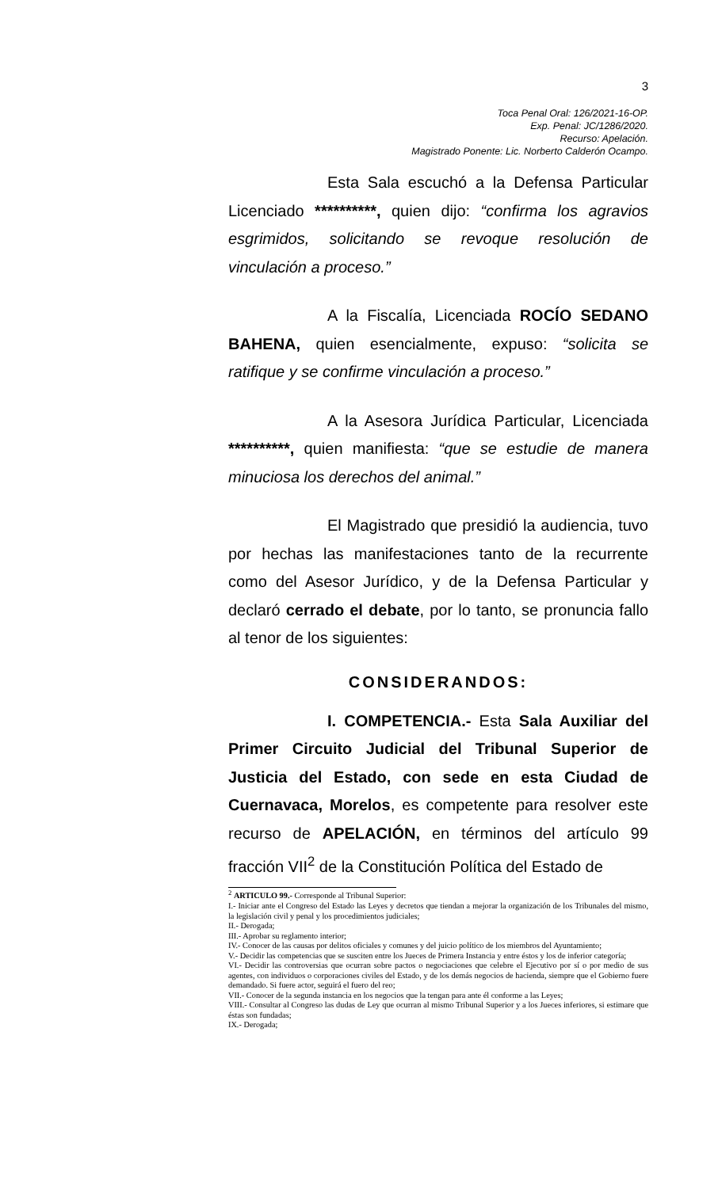3
Toca Penal Oral: 126/2021-16-OP.
Exp. Penal: JC/1286/2020.
Recurso: Apelación.
Magistrado Ponente: Lic. Norberto Calderón Ocampo.
Esta Sala escuchó a la Defensa Particular Licenciado **********, quien dijo: “confirma los agravios esgrimidos, solicitando se revoque resolución de vinculación a proceso.”
A la Fiscalía, Licenciada ROCÍO SEDANO BAHENA, quien esencialmente, expuso: “solicita se ratifique y se confirme vinculación a proceso.”
A la Asesora Jurídica Particular, Licenciada **********, quien manifiesta: “que se estudie de manera minuciosa los derechos del animal.”
El Magistrado que presidió la audiencia, tuvo por hechas las manifestaciones tanto de la recurrente como del Asesor Jurídico, y de la Defensa Particular y declaró cerrado el debate, por lo tanto, se pronuncia fallo al tenor de los siguientes:
CONSIDERANDOS:
I. COMPETENCIA.- Esta Sala Auxiliar del Primer Circuito Judicial del Tribunal Superior de Justicia del Estado, con sede en esta Ciudad de Cuernavaca, Morelos, es competente para resolver este recurso de APELACIÓN, en términos del artículo 99 fracción VII<sup>2</sup> de la Constitución Política del Estado de
<sup>2</sup> ARTICULO 99.- Corresponde al Tribunal Superior:
I.- Iniciar ante el Congreso del Estado las Leyes y decretos que tiendan a mejorar la organización de los Tribunales del mismo, la legislación civil y penal y los procedimientos judiciales;
II.- Derogada;
III.- Aprobar su reglamento interior;
IV.- Conocer de las causas por delitos oficiales y comunes y del juicio político de los miembros del Ayuntamiento;
V.- Decidir las competencias que se susciten entre los Jueces de Primera Instancia y entre éstos y los de inferior categoría;
VI.- Decidir las controversias que ocurran sobre pactos o negociaciones que celebre el Ejecutivo por sí o por medio de sus agentes, con individuos o corporaciones civiles del Estado, y de los demás negocios de hacienda, siempre que el Gobierno fuere demandado. Si fuere actor, seguirá el fuero del reo;
VII.- Conocer de la segunda instancia en los negocios que la tengan para ante él conforme a las Leyes;
VIII.- Consultar al Congreso las dudas de Ley que ocurran al mismo Tribunal Superior y a los Jueces inferiores, si estimare que éstas son fundadas;
IX.- Derogada;